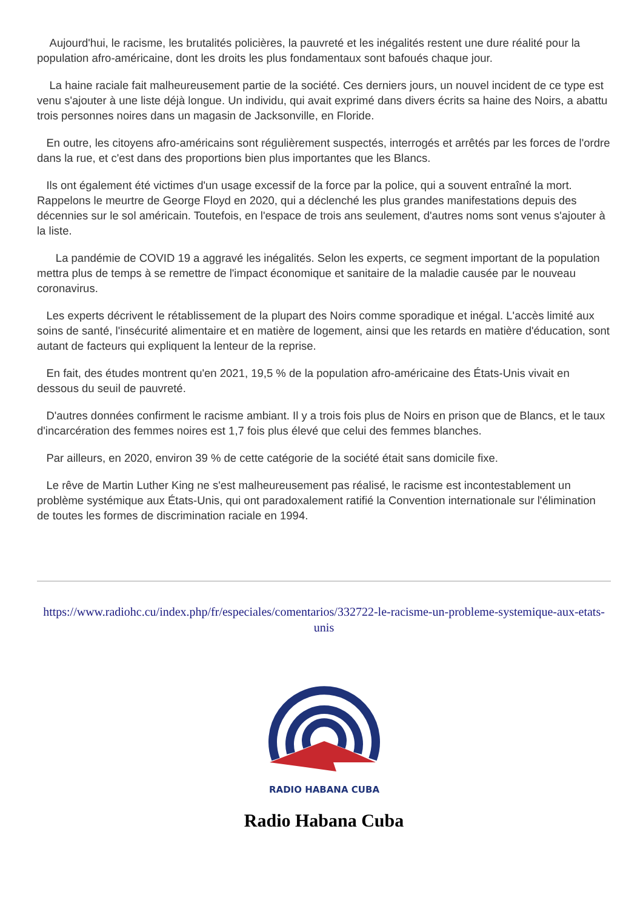Aujourd'hui, le racisme, les brutalités policières, la pauvreté et les inégalités restent une dure réalité pour la population afro-américaine, dont les droits les plus fondamentaux sont bafoués chaque jour.
La haine raciale fait malheureusement partie de la société. Ces derniers jours, un nouvel incident de ce type est venu s'ajouter à une liste déjà longue. Un individu, qui avait exprimé dans divers écrits sa haine des Noirs, a abattu trois personnes noires dans un magasin de Jacksonville, en Floride.
En outre, les citoyens afro-américains sont régulièrement suspectés, interrogés et arrêtés par les forces de l'ordre dans la rue, et c'est dans des proportions bien plus importantes que les Blancs.
Ils ont également été victimes d'un usage excessif de la force par la police, qui a souvent entraîné la mort. Rappelons le meurtre de George Floyd en 2020, qui a déclenché les plus grandes manifestations depuis des décennies sur le sol américain. Toutefois, en l'espace de trois ans seulement, d'autres noms sont venus s'ajouter à la liste.
La pandémie de COVID 19 a aggravé les inégalités. Selon les experts, ce segment important de la population mettra plus de temps à se remettre de l'impact économique et sanitaire de la maladie causée par le nouveau coronavirus.
Les experts décrivent le rétablissement de la plupart des Noirs comme sporadique et inégal. L'accès limité aux soins de santé, l'insécurité alimentaire et en matière de logement, ainsi que les retards en matière d'éducation, sont autant de facteurs qui expliquent la lenteur de la reprise.
En fait, des études montrent qu'en 2021, 19,5 % de la population afro-américaine des États-Unis vivait en dessous du seuil de pauvreté.
D'autres données confirment le racisme ambiant. Il y a trois fois plus de Noirs en prison que de Blancs, et le taux d'incarcération des femmes noires est 1,7 fois plus élevé que celui des femmes blanches.
Par ailleurs, en 2020, environ 39 % de cette catégorie de la société était sans domicile fixe.
Le rêve de Martin Luther King ne s'est malheureusement pas réalisé, le racisme est incontestablement un problème systémique aux États-Unis, qui ont paradoxalement ratifié la Convention internationale sur l'élimination de toutes les formes de discrimination raciale en 1994.
https://www.radiohc.cu/index.php/fr/especiales/comentarios/332722-le-racisme-un-probleme-systemique-aux-etats-unis
RADIO HABANA CUBA
Radio Habana Cuba